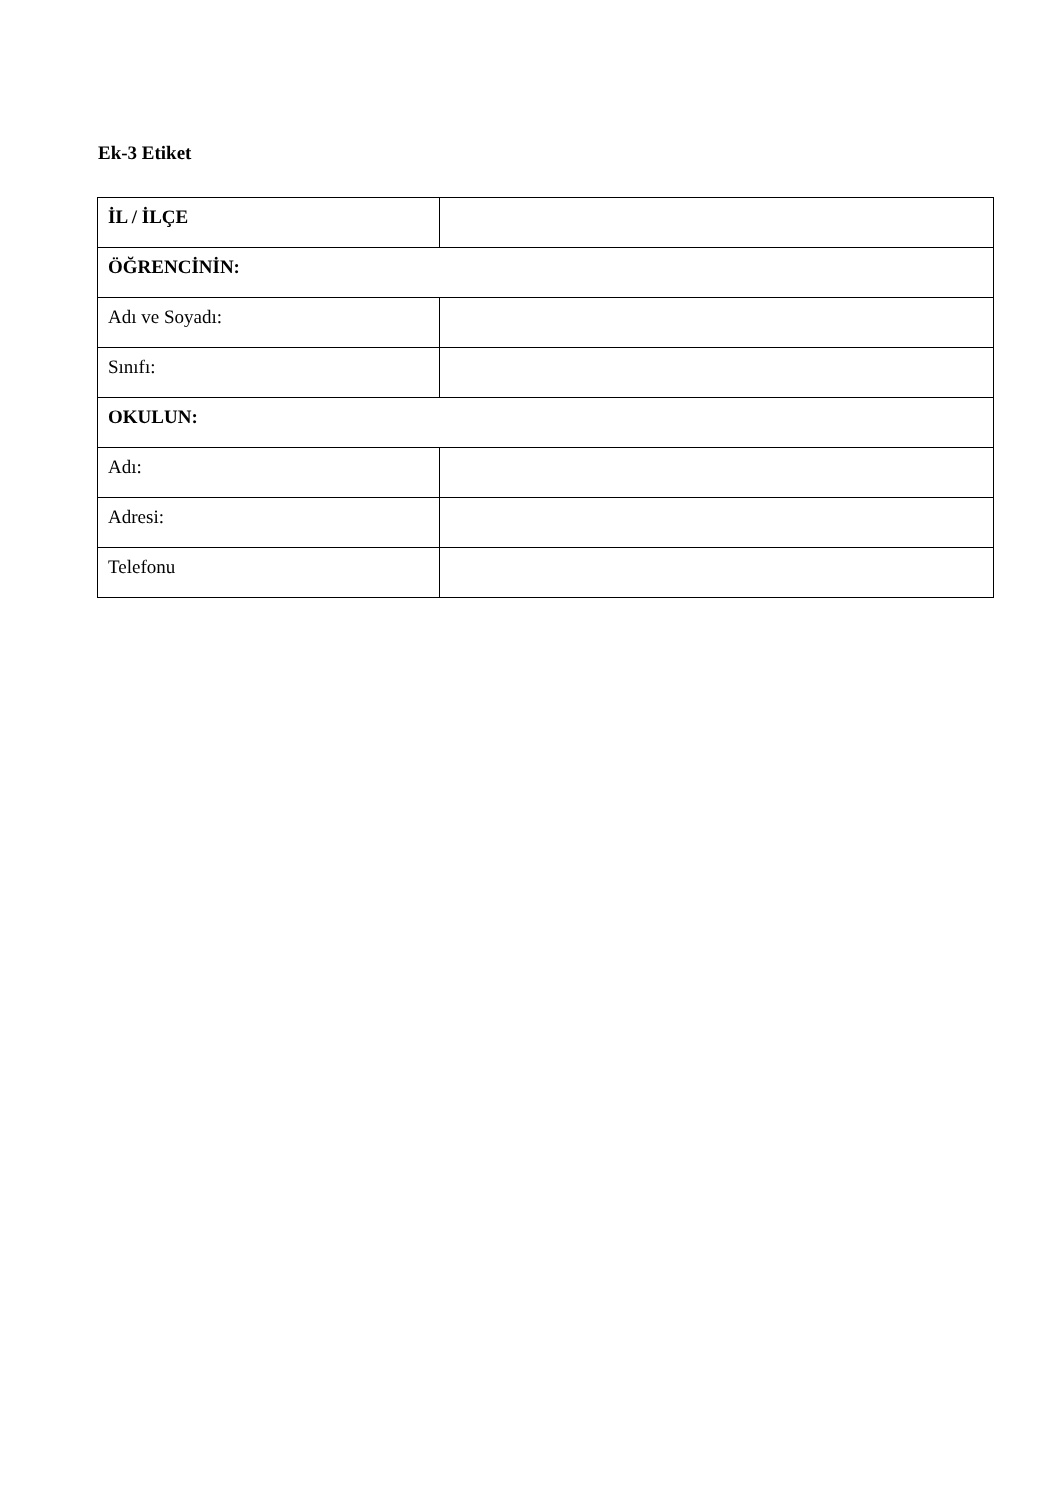Ek-3 Etiket
| İL / İLÇE | |
| ÖĞRENCİNİN: | |
| Adı ve Soyadı: | |
| Sınıfı: | |
| OKULUN: | |
| Adı: | |
| Adresi: | |
| Telefonu | |